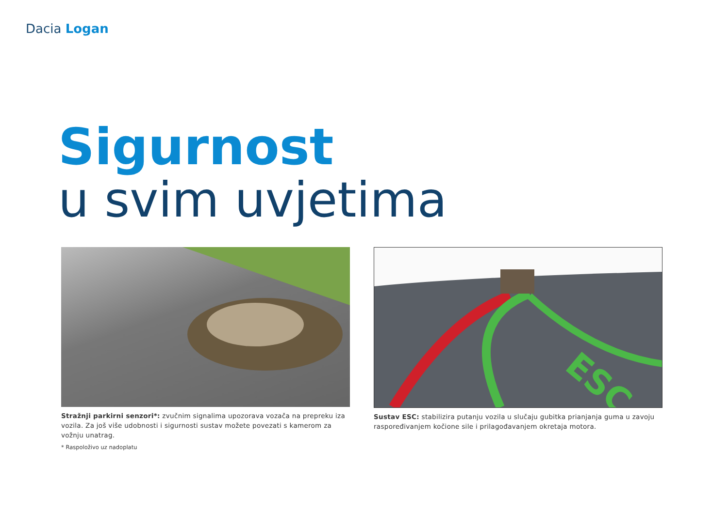Dacia Logan
Sigurnost
u svim uvjetima
Stražnji parkirni senzori*: zvučnim signalima upozorava vozača na prepreku iza vozila. Za još više udobnosti i sigurnosti sustav možete povezati s kamerom za vožnju unatrag.
* Raspoloživo uz nadoplatu
ESC
Sustav ESC: stabilizira putanju vozila u slučaju gubitka prianjanja guma u zavoju raspoređivanjem kočione sile i prilagođavanjem okretaja motora.